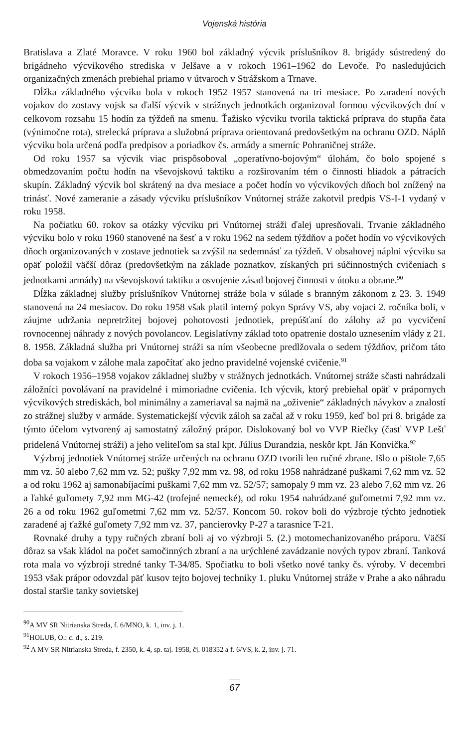Vojenská história
Bratislava a Zlaté Moravce. V roku 1960 bol základný výcvik príslušníkov 8. brigády sústredený do brigádneho výcvikového strediska v Jelšave a v rokoch 1961–1962 do Levoče. Po nasledujúcich organizačných zmenách prebiehal priamo v útvaroch v Strážskom a Trnave.
Dĺžka základného výcviku bola v rokoch 1952–1957 stanovená na tri mesiace. Po zaradení nových vojakov do zostavy vojsk sa ďalší výcvik v strážnych jednotkách organizoval formou výcvikových dní v celkovom rozsahu 15 hodín za týždeň na smenu. Ťažisko výcviku tvorila taktická príprava do stupňa čata (výnimočne rota), strelecká príprava a služobná príprava orientovaná predovšetkým na ochranu OZD. Náplň výcviku bola určená podľa predpisov a poriadkov čs. armády a smerníc Pohraničnej stráže.
Od roku 1957 sa výcvik viac prispôsoboval „operatívno-bojovým“ úlohám, čo bolo spojené s obmedzovaním počtu hodín na vševojskovú taktiku a rozširovaním tém o činnosti hliadok a pátracích skupín. Základný výcvik bol skrátený na dva mesiace a počet hodín vo výcvikových dňoch bol znížený na trinásť. Nové zameranie a zásady výcviku príslušníkov Vnútornej stráže zakotvil predpis VS-I-1 vydaný v roku 1958.
Na počiatku 60. rokov sa otázky výcviku pri Vnútornej stráži ďalej upresňovali. Trvanie základného výcviku bolo v roku 1960 stanovené na šesť a v roku 1962 na sedem týždňov a počet hodín vo výcvikových dňoch organizovaných v zostave jednotiek sa zvýšil na sedemnásť za týždeň. V obsahovej náplni výcviku sa opäť položil väčší dôraz (predovšetkým na základe poznatkov, získaných pri súčinnostných cvičeniach s jednotkami armády) na vševojskovú taktiku a osvojenie zásad bojovej činnosti v útoku a obrane.<sup>90</sup>
Dĺžka základnej služby príslušníkov Vnútornej stráže bola v súlade s branným zákonom z 23. 3. 1949 stanovená na 24 mesiacov. Do roku 1958 však platil interný pokyn Správy VS, aby vojaci 2. ročníka boli, v záujme udržania nepretržitej bojovej pohotovosti jednotiek, prepúšťaní do zálohy až po vycvičení rovnocennej náhrady z nových povolancov. Legislatívny základ toto opatrenie dostalo uznesením vlády z 21. 8. 1958. Základná služba pri Vnútornej stráži sa ním všeobecne predlžovala o sedem týždňov, pričom táto doba sa vojakom v zálohe mala započítať ako jedno pravidelné vojenské cvičenie.<sup>91</sup>
V rokoch 1956–1958 vojakov základnej služby v strážnych jednotkách. Vnútornej stráže sčasti nahrádzali záložníci povolávaní na pravidelné i mimoriadne cvičenia. Ich výcvik, ktorý prebiehal opäť v prápornych výcvikových strediskách, bol minimálny a zameriaval sa najmä na „oživenie“ základných návykov a znalostí zo strážnej služby v armáde. Systematickejší výcvik záloh sa začal až v roku 1959, keď bol pri 8. brigáde za týmto účelom vytvorený aj samostatný záložný prápor. Dislokovaný bol vo VVP Riečky (časť VVP Lešť pridelená Vnútornej stráži) a jeho veliteľom sa stal kpt. Július Durandzia, neskôr kpt. Ján Konvička.<sup>92</sup>
Výzbroj jednotiek Vnútornej stráže určených na ochranu OZD tvorili len ručné zbrane. Išlo o pištole 7,65 mm vz. 50 alebo 7,62 mm vz. 52; pušky 7,92 mm vz. 98, od roku 1958 nahrádzané puškami 7,62 mm vz. 52 a od roku 1962 aj samonabíjacími puškami 7,62 mm vz. 52/57; samopaly 9 mm vz. 23 alebo 7,62 mm vz. 26 a ľahké guľomety 7,92 mm MG-42 (trofejné nemecké), od roku 1954 nahrádzané guľometmi 7,92 mm vz. 26 a od roku 1962 guľometmi 7,62 mm vz. 52/57. Koncom 50. rokov boli do výzbroje týchto jednotiek zaradené aj ťažké guľomety 7,92 mm vz. 37, pancierovky P-27 a tarasnice T-21.
Rovnaké druhy a typy ručných zbraní boli aj vo výzbroji 5. (2.) motomechanizovaného práporu. Väčší dôraz sa však kládol na počet samočinných zbraní a na urýchlené zavádzanie nových typov zbraní. Tanková rota mala vo výzbroji stredné tanky T-34/85. Spočiatku to boli všetko nové tanky čs. výroby. V decembri 1953 však prápor odovzdal päť kusov tejto bojovej techniky 1. pluku Vnútornej stráže v Prahe a ako náhradu dostal staršie tanky sovietskej
<sup>90</sup> A MV SR Nitrianska Streda, f. 6/MNO, k. 1, inv. j. 1.
<sup>91</sup>HOLUB, O.: c. d., s. 219.
<sup>92</sup> A MV SR Nitrianska Streda, f. 2350, k. 4, sp. taj. 1958, čj. 018352 a f. 6/VS, k. 2, inv. j. 71.
67